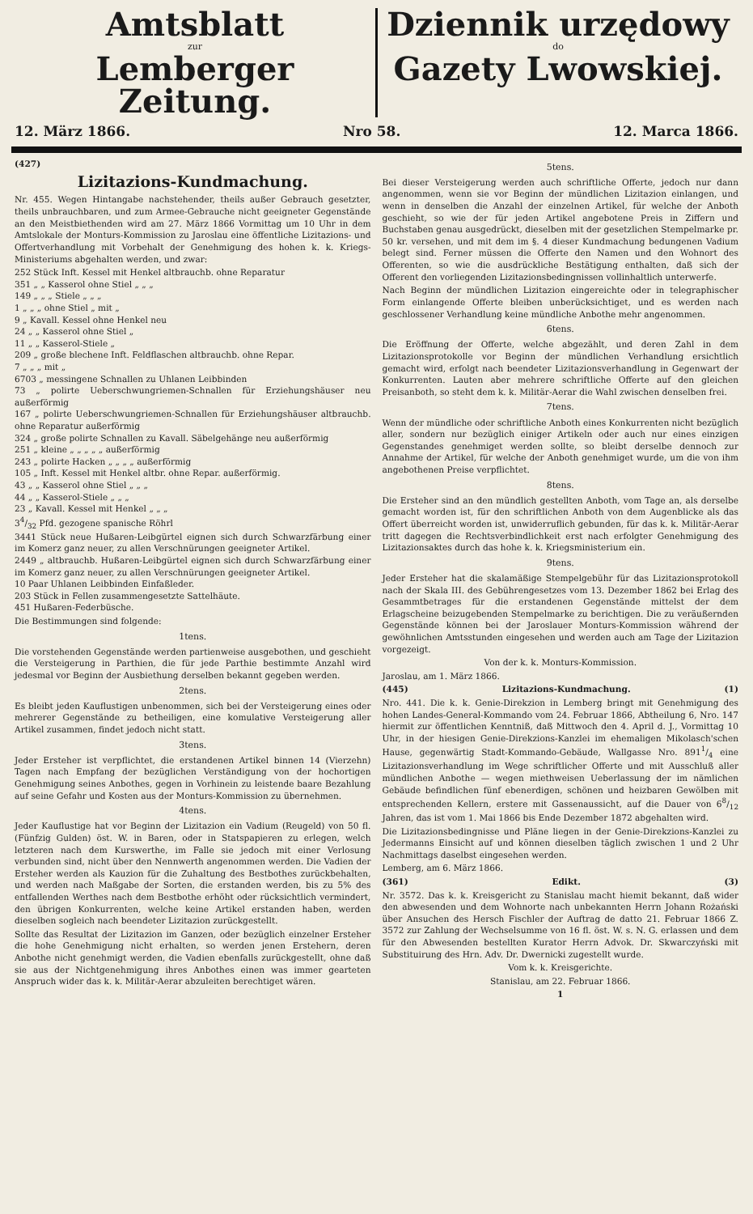Amtsblatt
zur
Lemberger Zeitung.
Dziennik urzędowy
do
Gazety Lwowskiej.
12. März 1866. Nro 58. 12. Marca 1866.
(427)
Lizitazions-Kundmachung.
Nr. 455. Wegen Hintangabe nachstehender, theils außer Gebrauch gesetzter, theils unbrauchbaren, und zum Armee-Gebrauche nicht geeigneter Gegenstände an den Meistbiethenden wird am 27. März 1866 Vormittag um 10 Uhr in dem Amtslokale der Monturs-Kommission zu Jaroslau eine öffentliche Lizitazions- und Offertverhandlung mit Vorbehalt der Genehmigung des hohen k. k. Kriegs-Ministeriums abgehalten werden, und zwar:
252 Stück Inft. Kessel mit Henkel altbrauchb. ohne Reparatur
351 „ „ Kasserol ohne Stiel „ „ „
149 „ „ „ Stiele „ „ „
1 „ „ „ ohne Stiel „ mit „
9 „ Kavall. Kessel ohne Henkel neu
24 „ „ Kasserol ohne Stiel „
11 „ „ Kasserol-Stiele „
209 „ große blechene Inft. Feldflaschen altbrauchb. ohne Repar.
7 „ „ „ mit „
6703 „ messingene Schnallen zu Uhlanen Leibbinden
73 „ polirte Ueberschwungriemen-Schnallen für Erziehungshäuser neu außerförmig
167 „ polirte Ueberschwungriemen-Schnallen für Erziehungshäuser altbrauchb. ohne Reparatur außerförmig
324 „ große polirte Schnallen zu Kavall. Säbelgehänge neu außerförmig
251 „ kleine „ „ „ „ „ außerförmig
243 „ polirte Hacken „ „ „ „ außerförmig
105 „ Inft. Kessel mit Henkel altbr. ohne Repar. außerförmig.
43 „ „ Kasserol ohne Stiel „ „ „
44 „ „ Kasserol-Stiele „ „ „
23 „ Kavall. Kessel mit Henkel „ „ „
34/32 Pfd. gezogene spanische Röhrl
3441 Stück neue Hußaren-Leibgürtel eignen sich durch Schwarzfärbung einer im Komerz ganz neuer, zu allen Verschnürungen geeigneter Artikel.
2449 „ altbrauchb. Hußaren-Leibgürtel eignen sich durch Schwarzfärbung einer im Komerz ganz neuer, zu allen Verschnürungen geeigneter Artikel.
10 Paar Uhlanen Leibbinden Einfaßleder.
203 Stück in Fellen zusammengesetzte Sattelhäute.
451 Hußaren-Federbüsche.
Die Bestimmungen sind folgende:
1tens.
Die vorstehenden Gegenstände werden partienweise ausgebothen, und geschieht die Versteigerung in Parthien, die für jede Parthie bestimmte Anzahl wird jedesmal vor Beginn der Ausbiethung derselben bekannt gegeben werden.
2tens.
Es bleibt jeden Kauflustigen unbenommen, sich bei der Versteigerung eines oder mehrerer Gegenstände zu betheiligen, eine komulative Versteigerung aller Artikel zusammen, findet jedoch nicht statt.
3tens.
Jeder Ersteher ist verpflichtet, die erstandenen Artikel binnen 14 (Vierzehn) Tagen nach Empfang der bezüglichen Verständigung von der hochortigen Genehmigung seines Anbothes, gegen in Vorhinein zu leistende baare Bezahlung auf seine Gefahr und Kosten aus der Monturs-Kommission zu übernehmen.
4tens.
Jeder Kauflustige hat vor Beginn der Lizitazion ein Vadium (Reugeld) von 50 fl. (Fünfzig Gulden) öst. W. in Baren, oder in Statspapieren zu erlegen, welch letzteren nach dem Kurswerthe, im Falle sie jedoch mit einer Verlosung verbunden sind, nicht über den Nennwerth angenommen werden. Die Vadien der Ersteher werden als Kauzion für die Zuhaltung des Bestbothes zurückbehalten, und werden nach Maßgabe der Sorten, die erstanden werden, bis zu 5% des entfallenden Werthes nach dem Bestbothe erhöht oder rücksichtlich vermindert, den übrigen Konkurrenten, welche keine Artikel erstanden haben, werden dieselben sogleich nach beendeter Lizitazion zurückgestellt.
Sollte das Resultat der Lizitazion im Ganzen, oder bezüglich einzelner Ersteher die hohe Genehmigung nicht erhalten, so werden jenen Erstehern, deren Anbothe nicht genehmigt werden, die Vadien ebenfalls zurückgestellt, ohne daß sie aus der Nichtgenehmigung ihres Anbothes einen was immer gearteten Anspruch wider das k. k. Militär-Aerar abzuleiten berechtiget wären.
5tens.
Bei dieser Versteigerung werden auch schriftliche Offerte, jedoch nur dann angenommen, wenn sie vor Beginn der mündlichen Lizitazion einlangen, und wenn in denselben die Anzahl der einzelnen Artikel, für welche der Anboth geschieht, so wie der für jeden Artikel angebotene Preis in Ziffern und Buchstaben genau ausgedrückt, dieselben mit der gesetzlichen Stempelmarke pr. 50 kr. versehen, und mit dem im §. 4 dieser Kundmachung bedungenen Vadium belegt sind. Ferner müssen die Offerte den Namen und den Wohnort des Offerenten, so wie die ausdrückliche Bestätigung enthalten, daß sich der Offerent den vorliegenden Lizitazionsbedingnissen vollinhaltlich unterwerfe.
Nach Beginn der mündlichen Lizitazion eingereichte oder in telegraphischer Form einlangende Offerte bleiben unberücksichtiget, und es werden nach geschlossener Verhandlung keine mündliche Anbothe mehr angenommen.
6tens.
Die Eröffnung der Offerte, welche abgezählt, und deren Zahl in dem Lizitazionsprotokolle vor Beginn der mündlichen Verhandlung ersichtlich gemacht wird, erfolgt nach beendeter Lizitazionsverhandlung in Gegenwart der Konkurrenten. Lauten aber mehrere schriftliche Offerte auf den gleichen Preisanboth, so steht dem k. k. Militär-Aerar die Wahl zwischen denselben frei.
7tens.
Wenn der mündliche oder schriftliche Anboth eines Konkurrenten nicht bezüglich aller, sondern nur bezüglich einiger Artikeln oder auch nur eines einzigen Gegenstandes genehmiget werden sollte, so bleibt derselbe dennoch zur Annahme der Artikel, für welche der Anboth genehmiget wurde, um die von ihm angebothenen Preise verpflichtet.
8tens.
Die Ersteher sind an den mündlich gestellten Anboth, vom Tage an, als derselbe gemacht worden ist, für den schriftlichen Anboth von dem Augenblicke als das Offert überreicht worden ist, unwiderruflich gebunden, für das k. k. Militär-Aerar tritt dagegen die Rechtsverbindlichkeit erst nach erfolgter Genehmigung des Lizitazionsaktes durch das hohe k. k. Kriegsministerium ein.
9tens.
Jeder Ersteher hat die skalamäßige Stempelgebühr für das Lizitazionsprotokoll nach der Skala III. des Gebührengesetzes vom 13. Dezember 1862 bei Erlag des Gesammtbetrages für die erstandenen Gegenstände mittelst der dem Erlagscheine beizugebenden Stempelmarke zu berichtigen. Die zu veräußernden Gegenstände können bei der Jaroslauer Monturs-Kommission während der gewöhnlichen Amtsstunden eingesehen und werden auch am Tage der Lizitazion vorgezeigt.
Von der k. k. Monturs-Kommission.
Jaroslau, am 1. März 1866.
(445) Lizitazions-Kundmachung. (1)
Nro. 441. Die k. k. Genie-Direkzion in Lemberg bringt mit Genehmigung des hohen Landes-General-Kommando vom 24. Februar 1866, Abtheilung 6, Nro. 147 hiermit zur öffentlichen Kenntniß, daß Mittwoch den 4. April d. J., Vormittag 10 Uhr, in der hiesigen Genie-Direkzions-Kanzlei im ehemaligen Mikolasch'schen Hause, gegenwärtig Stadt-Kommando-Gebäude, Wallgasse Nro. 8911/4 eine Lizitazionsverhandlung im Wege schriftlicher Offerte und mit Ausschluß aller mündlichen Anbothe — wegen miethweisen Ueberlassung der im nämlichen Gebäude befindlichen fünf ebenerdigen, schönen und heizbaren Gewölben mit entsprechenden Kellern, erstere mit Gassenaussicht, auf die Dauer von 68/12 Jahren, das ist vom 1. Mai 1866 bis Ende Dezember 1872 abgehalten wird.
Die Lizitazionsbedingnisse und Pläne liegen in der Genie-Direkzions-Kanzlei zu Jedermanns Einsicht auf und können dieselben täglich zwischen 1 und 2 Uhr Nachmittags daselbst eingesehen werden.
Lemberg, am 6. März 1866.
(361) Edikt. (3)
Nr. 3572. Das k. k. Kreisgericht zu Stanislau macht hiemit bekannt, daß wider den abwesenden und dem Wohnorte nach unbekannten Herrn Johann Rożański über Ansuchen des Hersch Fischler der Auftrag de datto 21. Februar 1866 Z. 3572 zur Zahlung der Wechselsumme von 16 fl. öst. W. s. N. G. erlassen und dem für den Abwesenden bestellten Kurator Herrn Advok. Dr. Skwarczyński mit Substituirung des Hrn. Adv. Dr. Dwernicki zugestellt wurde.
Vom k. k. Kreisgerichte.
Stanislau, am 22. Februar 1866.
1